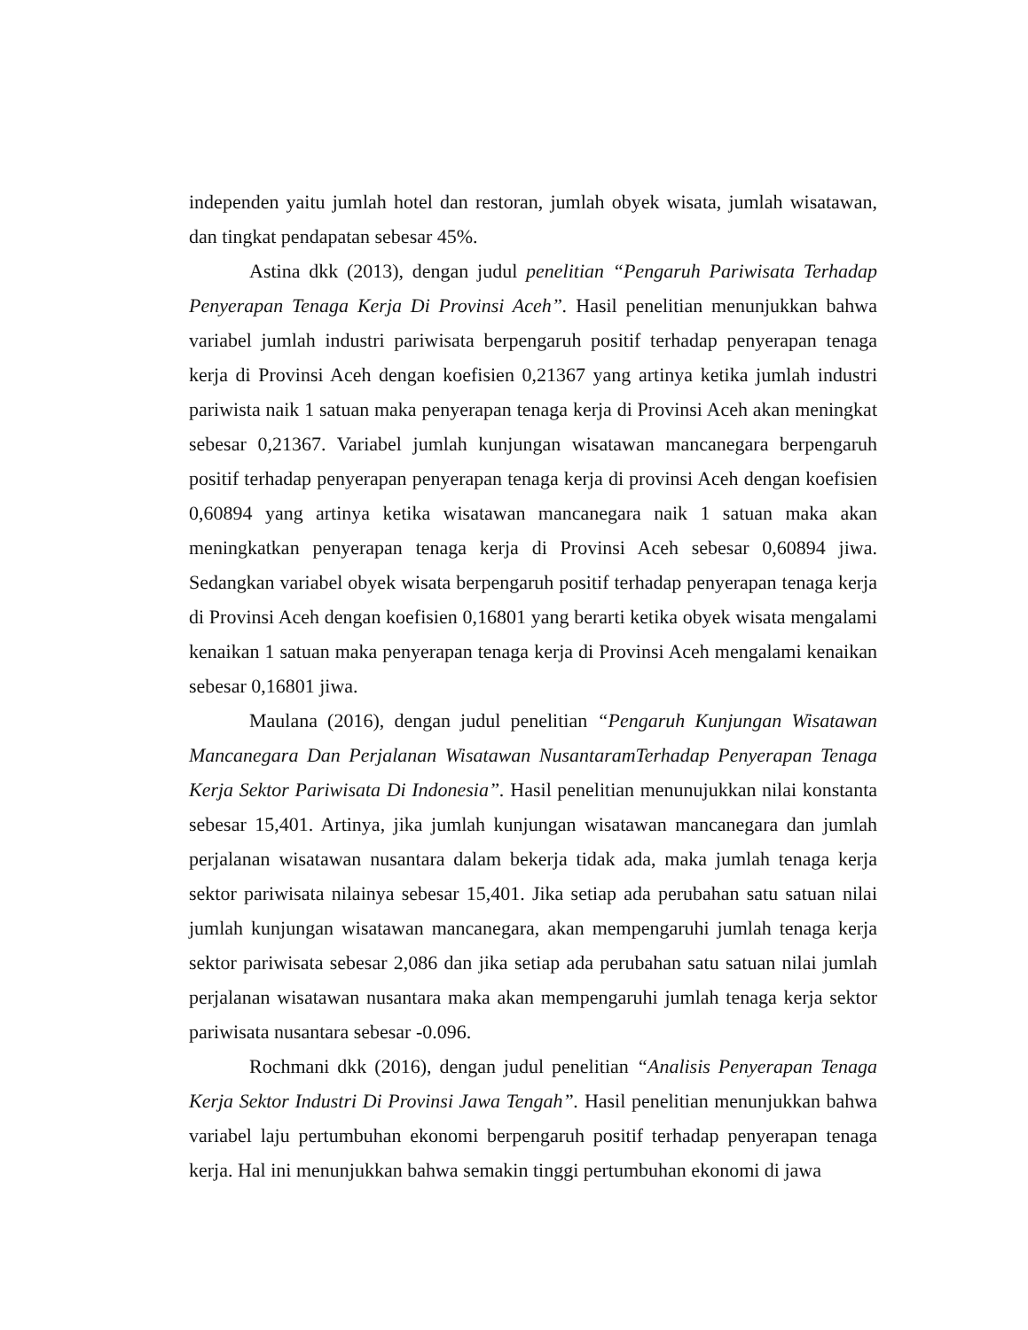independen yaitu jumlah hotel dan restoran, jumlah obyek wisata, jumlah wisatawan, dan tingkat pendapatan sebesar 45%.
Astina dkk (2013), dengan judul penelitian “Pengaruh Pariwisata Terhadap Penyerapan Tenaga Kerja Di Provinsi Aceh”. Hasil penelitian menunjukkan bahwa variabel jumlah industri pariwisata berpengaruh positif terhadap penyerapan tenaga kerja di Provinsi Aceh dengan koefisien 0,21367 yang artinya ketika jumlah industri pariwista naik 1 satuan maka penyerapan tenaga kerja di Provinsi Aceh akan meningkat sebesar 0,21367. Variabel jumlah kunjungan wisatawan mancanegara berpengaruh positif terhadap penyerapan penyerapan tenaga kerja di provinsi Aceh dengan koefisien 0,60894 yang artinya ketika wisatawan mancanegara naik 1 satuan maka akan meningkatkan penyerapan tenaga kerja di Provinsi Aceh sebesar 0,60894 jiwa. Sedangkan variabel obyek wisata berpengaruh positif terhadap penyerapan tenaga kerja di Provinsi Aceh dengan koefisien 0,16801 yang berarti ketika obyek wisata mengalami kenaikan 1 satuan maka penyerapan tenaga kerja di Provinsi Aceh mengalami kenaikan sebesar 0,16801 jiwa.
Maulana (2016), dengan judul penelitian “Pengaruh Kunjungan Wisatawan Mancanegara Dan Perjalanan Wisatawan NusantaramTerhadap Penyerapan Tenaga Kerja Sektor Pariwisata Di Indonesia”. Hasil penelitian menunujukkan nilai konstanta sebesar 15,401. Artinya, jika jumlah kunjungan wisatawan mancanegara dan jumlah perjalanan wisatawan nusantara dalam bekerja tidak ada, maka jumlah tenaga kerja sektor pariwisata nilainya sebesar 15,401. Jika setiap ada perubahan satu satuan nilai jumlah kunjungan wisatawan mancanegara, akan mempengaruhi jumlah tenaga kerja sektor pariwisata sebesar 2,086 dan jika setiap ada perubahan satu satuan nilai jumlah perjalanan wisatawan nusantara maka akan mempengaruhi jumlah tenaga kerja sektor pariwisata nusantara sebesar -0.096.
Rochmani dkk (2016), dengan judul penelitian “Analisis Penyerapan Tenaga Kerja Sektor Industri Di Provinsi Jawa Tengah”. Hasil penelitian menunjukkan bahwa variabel laju pertumbuhan ekonomi berpengaruh positif terhadap penyerapan tenaga kerja. Hal ini menunjukkan bahwa semakin tinggi pertumbuhan ekonomi di jawa